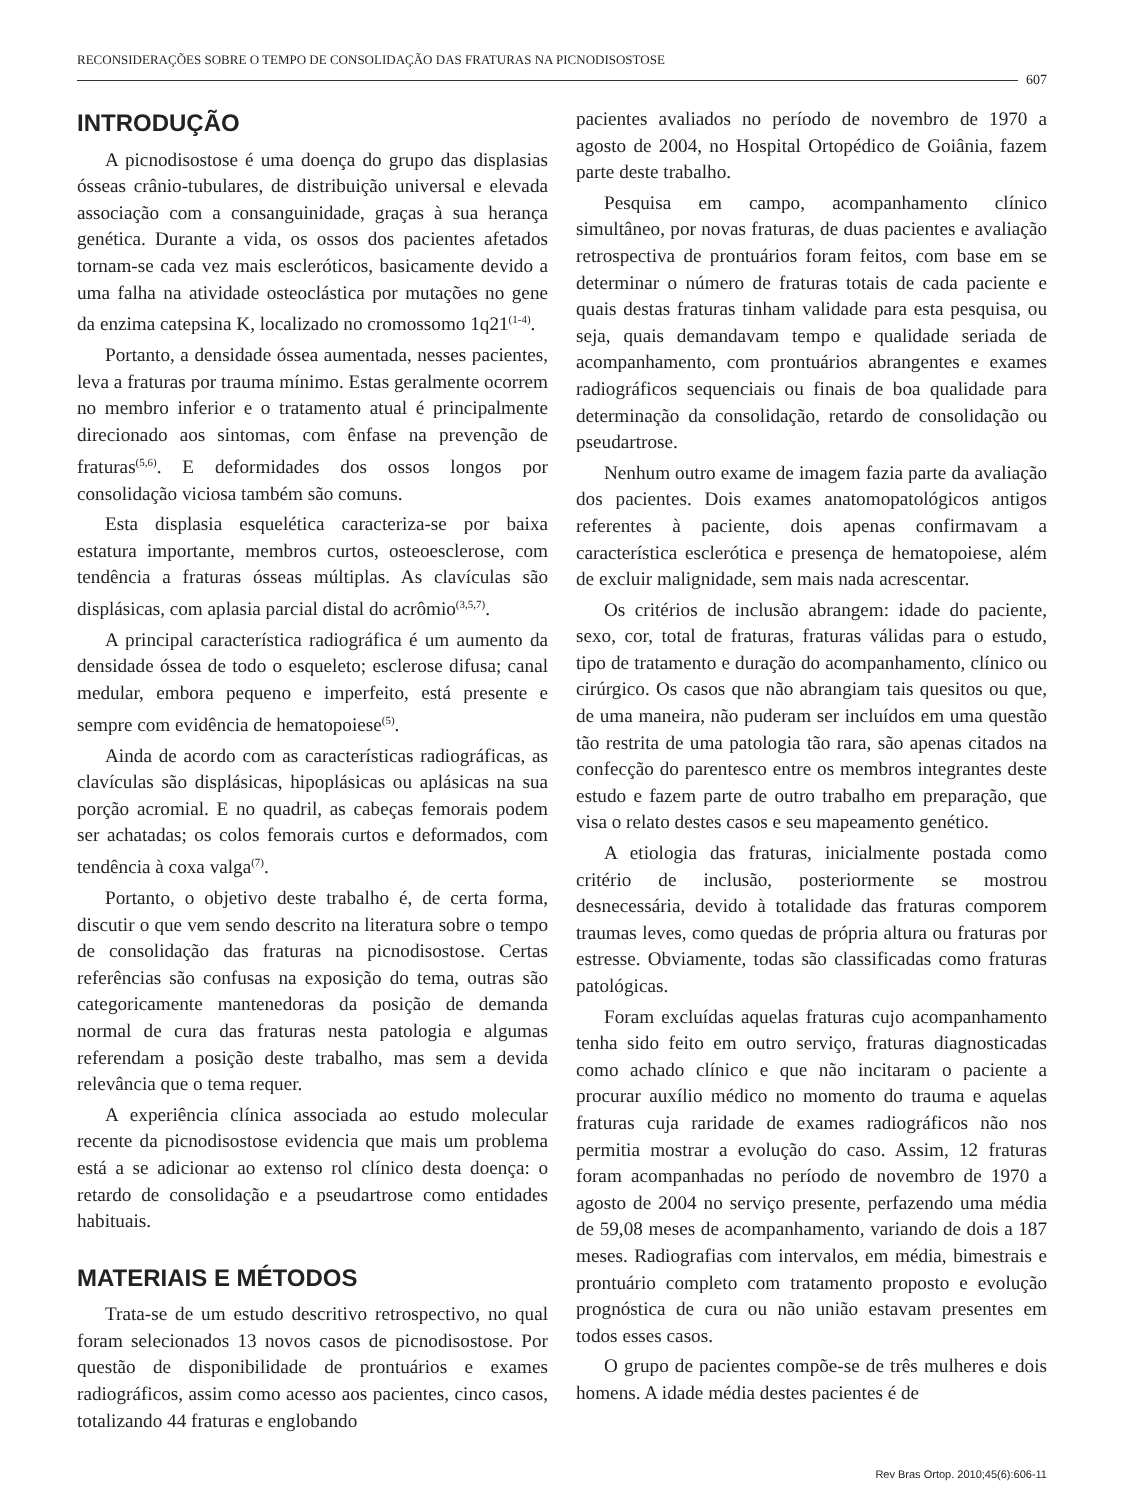RECONSIDERAÇÕES SOBRE O TEMPO DE CONSOLIDAÇÃO DAS FRATURAS NA PICNODISOSTOSE
607
INTRODUÇÃO
A picnodisostose é uma doença do grupo das displasias ósseas crânio-tubulares, de distribuição universal e elevada associação com a consanguinidade, graças à sua herança genética. Durante a vida, os ossos dos pacientes afetados tornam-se cada vez mais escleróticos, basicamente devido a uma falha na atividade osteoclástica por mutações no gene da enzima catepsina K, localizado no cromossomo 1q21<sup>(1-4)</sup>.
Portanto, a densidade óssea aumentada, nesses pacientes, leva a fraturas por trauma mínimo. Estas geralmente ocorrem no membro inferior e o tratamento atual é principalmente direcionado aos sintomas, com ênfase na prevenção de fraturas<sup>(5,6)</sup>. E deformidades dos ossos longos por consolidação viciosa também são comuns.
Esta displasia esquelética caracteriza-se por baixa estatura importante, membros curtos, osteoesclerose, com tendência a fraturas ósseas múltiplas. As clavículas são displásicas, com aplasia parcial distal do acrômio<sup>(3,5,7)</sup>.
A principal característica radiográfica é um aumento da densidade óssea de todo o esqueleto; esclerose difusa; canal medular, embora pequeno e imperfeito, está presente e sempre com evidência de hematopoiese<sup>(5)</sup>.
Ainda de acordo com as características radiográficas, as clavículas são displásicas, hipoplásicas ou aplásicas na sua porção acromial. E no quadril, as cabeças femorais podem ser achatadas; os colos femorais curtos e deformados, com tendência à coxa valga<sup>(7)</sup>.
Portanto, o objetivo deste trabalho é, de certa forma, discutir o que vem sendo descrito na literatura sobre o tempo de consolidação das fraturas na picnodisostose. Certas referências são confusas na exposição do tema, outras são categoricamente mantenedoras da posição de demanda normal de cura das fraturas nesta patologia e algumas referendam a posição deste trabalho, mas sem a devida relevância que o tema requer.
A experiência clínica associada ao estudo molecular recente da picnodisostose evidencia que mais um problema está a se adicionar ao extenso rol clínico desta doença: o retardo de consolidação e a pseudartrose como entidades habituais.
MATERIAIS E MÉTODOS
Trata-se de um estudo descritivo retrospectivo, no qual foram selecionados 13 novos casos de picnodisostose. Por questão de disponibilidade de prontuários e exames radiográficos, assim como acesso aos pacientes, cinco casos, totalizando 44 fraturas e englobando
pacientes avaliados no período de novembro de 1970 a agosto de 2004, no Hospital Ortopédico de Goiânia, fazem parte deste trabalho.
Pesquisa em campo, acompanhamento clínico simultâneo, por novas fraturas, de duas pacientes e avaliação retrospectiva de prontuários foram feitos, com base em se determinar o número de fraturas totais de cada paciente e quais destas fraturas tinham validade para esta pesquisa, ou seja, quais demandavam tempo e qualidade seriada de acompanhamento, com prontuários abrangentes e exames radiográficos sequenciais ou finais de boa qualidade para determinação da consolidação, retardo de consolidação ou pseudartrose.
Nenhum outro exame de imagem fazia parte da avaliação dos pacientes. Dois exames anatomopatológicos antigos referentes à paciente, dois apenas confirmavam a característica esclerótica e presença de hematopoiese, além de excluir malignidade, sem mais nada acrescentar.
Os critérios de inclusão abrangem: idade do paciente, sexo, cor, total de fraturas, fraturas válidas para o estudo, tipo de tratamento e duração do acompanhamento, clínico ou cirúrgico. Os casos que não abrangiam tais quesitos ou que, de uma maneira, não puderam ser incluídos em uma questão tão restrita de uma patologia tão rara, são apenas citados na confecção do parentesco entre os membros integrantes deste estudo e fazem parte de outro trabalho em preparação, que visa o relato destes casos e seu mapeamento genético.
A etiologia das fraturas, inicialmente postada como critério de inclusão, posteriormente se mostrou desnecessária, devido à totalidade das fraturas comporem traumas leves, como quedas de própria altura ou fraturas por estresse. Obviamente, todas são classificadas como fraturas patológicas.
Foram excluídas aquelas fraturas cujo acompanhamento tenha sido feito em outro serviço, fraturas diagnosticadas como achado clínico e que não incitaram o paciente a procurar auxílio médico no momento do trauma e aquelas fraturas cuja raridade de exames radiográficos não nos permitia mostrar a evolução do caso. Assim, 12 fraturas foram acompanhadas no período de novembro de 1970 a agosto de 2004 no serviço presente, perfazendo uma média de 59,08 meses de acompanhamento, variando de dois a 187 meses. Radiografias com intervalos, em média, bimestrais e prontuário completo com tratamento proposto e evolução prognóstica de cura ou não união estavam presentes em todos esses casos.
O grupo de pacientes compõe-se de três mulheres e dois homens. A idade média destes pacientes é de
Rev Bras Ortop. 2010;45(6):606-11